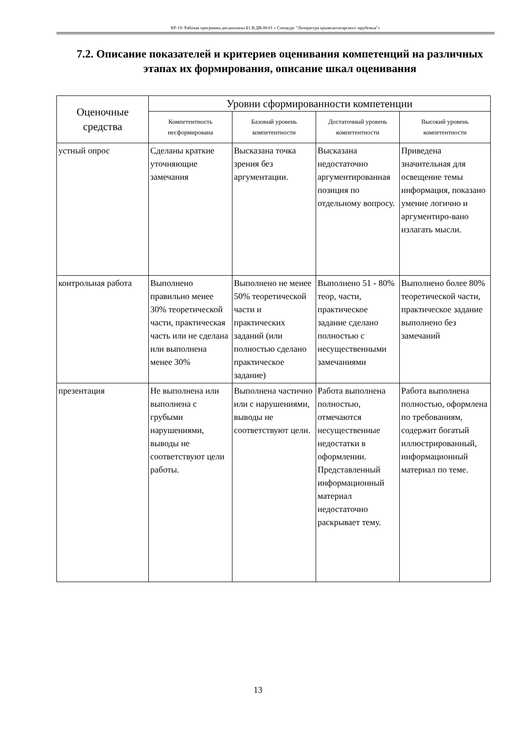КР-19: Рабочая программа дисциплины Б1.В.ДВ.08.01 « Спецкурс "Литература крымскотатарского зарубежья"»
7.2. Описание показателей и критериев оценивания компетенций на различных этапах их формирования, описание шкал оценивания
| Оценочные средства | Уровни сформированности компетенции | | | |
| --- | --- | --- | --- | --- |
| | Компетентность несформирована | Базовый уровень компетентности | Достаточный уровень компетентности | Высокий уровень компетентности |
| устный опрос | Сделаны краткие уточняющие замечания | Высказана точка зрения без аргументации. | Высказана недостаточно аргументированная позиция по отдельному вопросу. | Приведена значительная для освещение темы информация, показано умение логично и аргументиро-вано излагать мысли. |
| контрольная работа | Выполнено правильно менее 30% теоретической части, практическая часть или не сделана или выполнена менее 30% | Выполнено не менее 50% теоретической части и практических заданий (или полностью сделано практическое задание) | Выполнено 51 - 80% теор, части, практическое задание сделано полностью с несущественными замечаниями | Выполнено более 80% теоретической части, практическое задание выполнено без замечаний |
| презентация | Не выполнена или выполнена с грубыми нарушениями, выводы не соответствуют цели работы. | Выполнена частично или с нарушениями, выводы не соответствуют цели. | Работа выполнена полностью, отмечаются несущественные недостатки в оформлении. Представленный информационный материал недостаточно раскрывает тему. | Работа выполнена полностью, оформлена по требованиям, содержит богатый иллюстрированный, информационный материал по теме. |
13